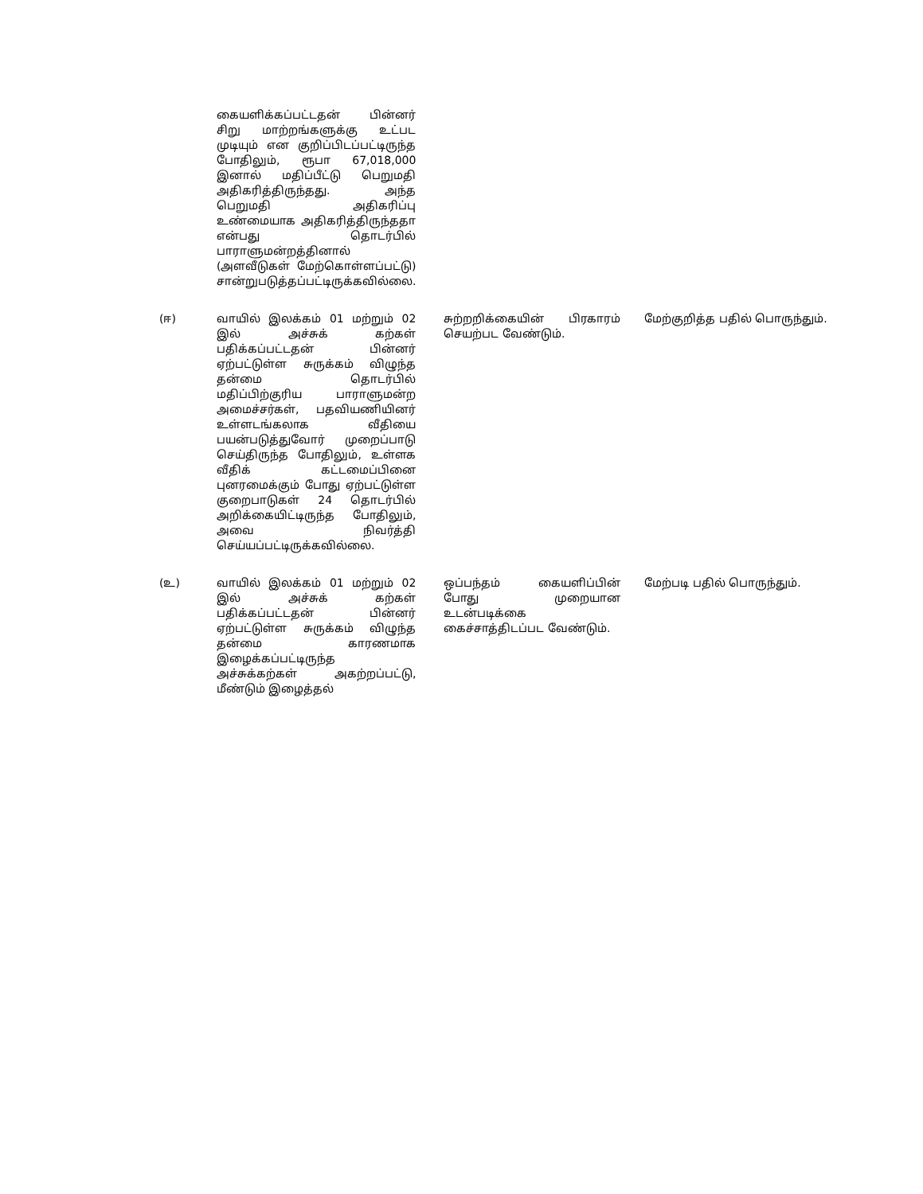| | கையளிக்கப்பட்டதன் பின்னர் சிறு மாற்றங்களுக்கு உட்பட முடியும் என குறிப்பிடப்பட்டிருந்த போதிலும், ரூபா 67,018,000 இனால் மதிப்பீட்டு பெறுமதி அதிகரித்திருந்தது. அந்த பெறுமதி அதிகரிப்பு உண்மையாக அதிகரித்திருந்ததா என்பது தொடர்பில் பாராளுமன்றத்தினால் (அளவீடுகள் மேற்கொள்ளப்பட்டு) சான்றுபடுத்தப்பட்டிருக்கவில்லை. | | |
| (ஈ) | வாயில் இலக்கம் 01 மற்றும் 02 இல் அச்சுக் கற்கள் பதிக்கப்பட்டதன் பின்னர் ஏற்பட்டுள்ள சுருக்கம் விழுந்த தன்மை தொடர்பில் மதிப்பிற்குரிய பாராளுமன்ற அமைச்சர்கள், பதவியணியினர் உள்ளடங்கலாக வீதியை பயன்படுத்துவோர் முறைப்பாடு செய்திருந்த போதிலும், உள்ளக வீதிக் கட்டமைப்பினை புனரமைக்கும் போது ஏற்பட்டுள்ள குறைபாடுகள் 24 தொடர்பில் அறிக்கையிட்டிருந்த போதிலும், அவை நிவர்த்தி செய்யப்பட்டிருக்கவில்லை. | சுற்றறிக்கையின் பிரகாரம் செயற்பட வேண்டும். | மேற்குறித்த பதில் பொருந்தும். |
| (உ) | வாயில் இலக்கம் 01 மற்றும் 02 இல் அச்சுக் கற்கள் பதிக்கப்பட்டதன் பின்னர் ஏற்பட்டுள்ள சுருக்கம் விழுந்த தன்மை காரணமாக இழைக்கப்பட்டிருந்த அச்சுக்கற்கள் அகற்றப்பட்டு, மீண்டும் இழைத்தல் | ஒப்பந்தம் கையளிப்பின் போது முறையான உடன்படிக்கை கைச்சாத்திடப்பட வேண்டும். | மேற்படி பதில் பொருந்தும். |